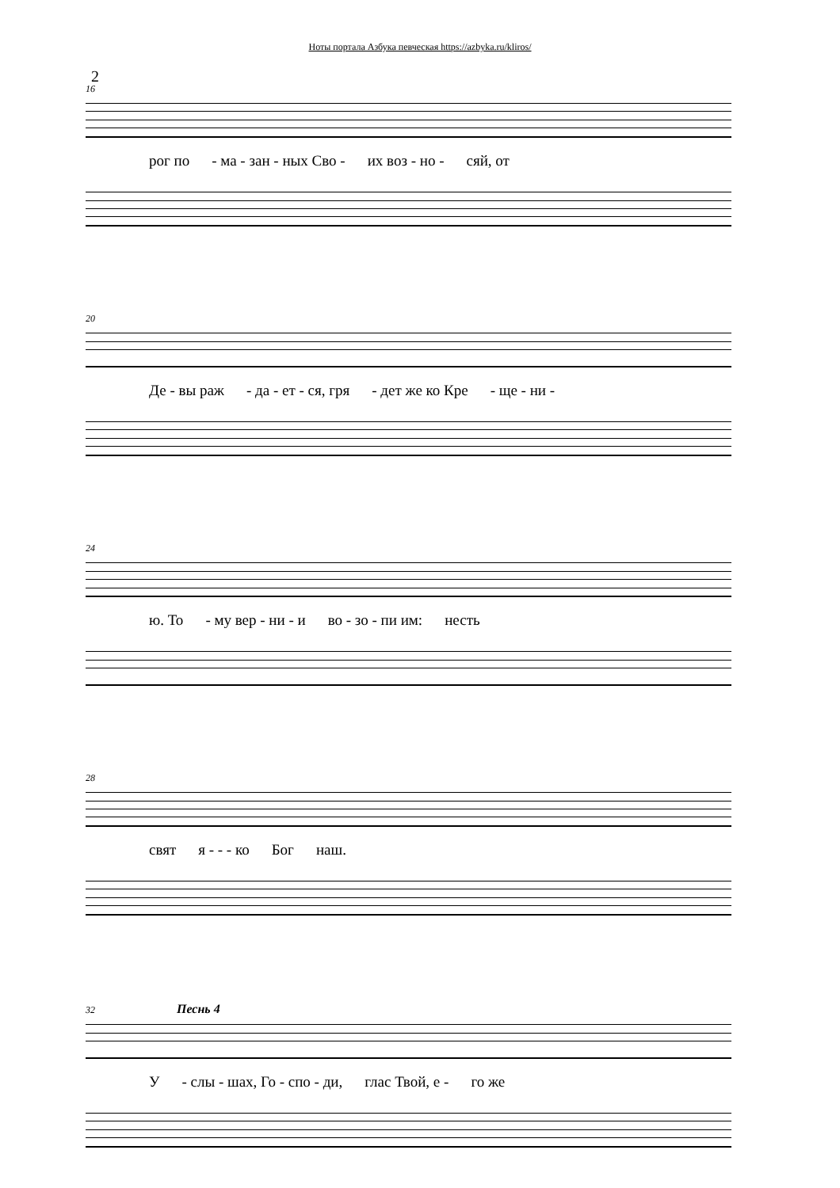Ноты портала Азбука певческая https://azbyka.ru/kliros/
2
16
рог по - ма - зан - ных Сво - их воз - но - сяй, от
20
Де - вы раж - да - ет - ся, гря - дет же ко Кре - ще - ни -
24
ю. То - му вер - ни - и во - зо - пи им: несть
28
свят я - - - ко Бог наш.
32 Песнь 4
У - слы - шах, Го - спо - ди, глас Твой, е - го же